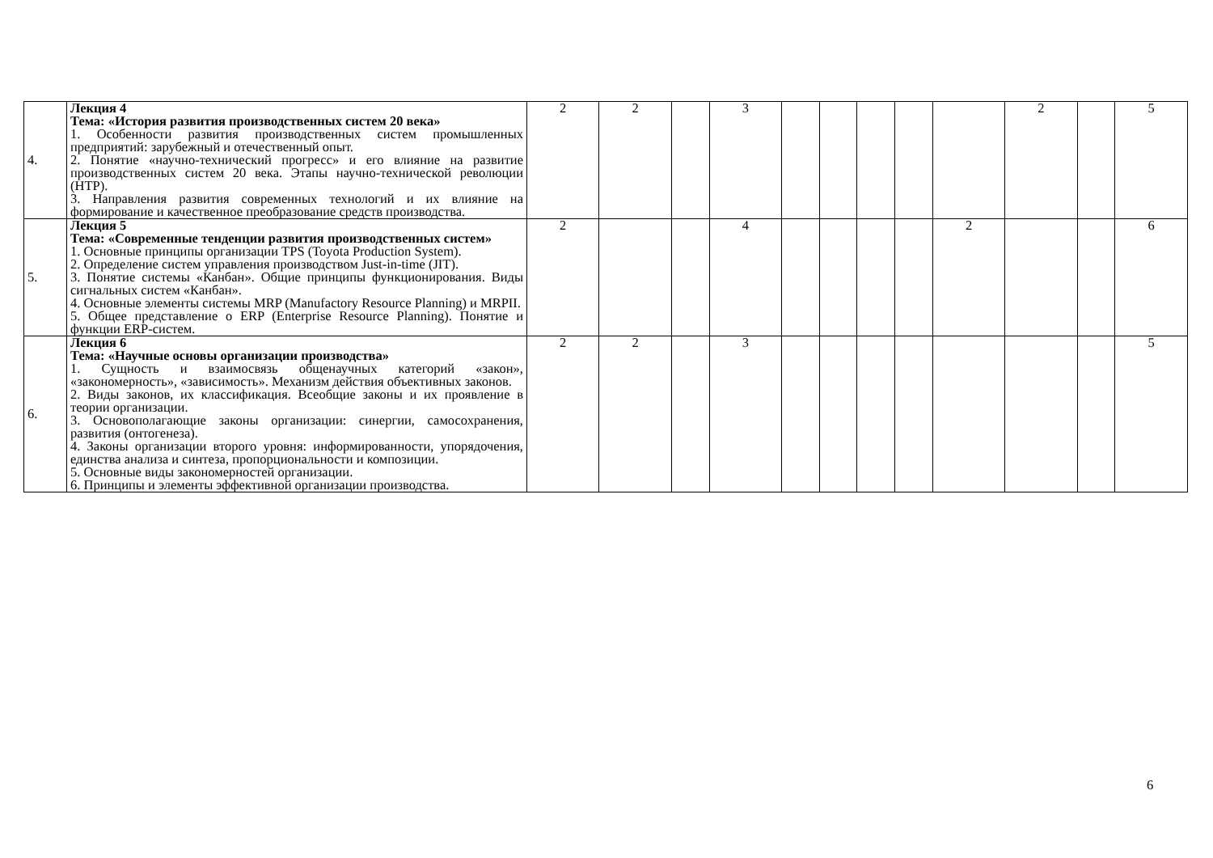| 4. | Лекция 4 Тема: «История развития производственных систем 20 века» 1. Особенности развития производственных систем промышленных предприятий: зарубежный и отечественный опыт. 2. Понятие «научно-технический прогресс» и его влияние на развитие производственных систем 20 века. Этапы научно-технической революции (НТР). 3. Направления развития современных технологий и их влияние на формирование и качественное преобразование средств производства. | 2 | 2 | | 3 | | | | | | 2 | | 5 |
| 5. | Лекция 5 Тема: «Современные тенденции развития производственных систем» 1. Основные принципы организации TPS (Toyota Production System). 2. Определение систем управления производством Just-in-time (JIT). 3. Понятие системы «Канбан». Общие принципы функционирования. Виды сигнальных систем «Канбан». 4. Основные элементы системы MRP (Manufactory Resource Planning) и MRPII. 5. Общее представление о ERP (Enterprise Resource Planning). Понятие и функции ERP-систем. | 2 | | | 4 | | | | | 2 | | | 6 |
| 6. | Лекция 6 Тема: «Научные основы организации производства» 1. Сущность и взаимосвязь общенаучных категорий «закон», «закономерность», «зависимость». Механизм действия объективных законов. 2. Виды законов, их классификация. Всеобщие законы и их проявление в теории организации. 3. Основополагающие законы организации: синергии, самосохранения, развития (онтогенеза). 4. Законы организации второго уровня: информированности, упорядочения, единства анализа и синтеза, пропорциональности и композиции. 5. Основные виды закономерностей организации. 6. Принципы и элементы эффективной организации производства. | 2 | 2 | | 3 | | | | | | | | 5 |
6